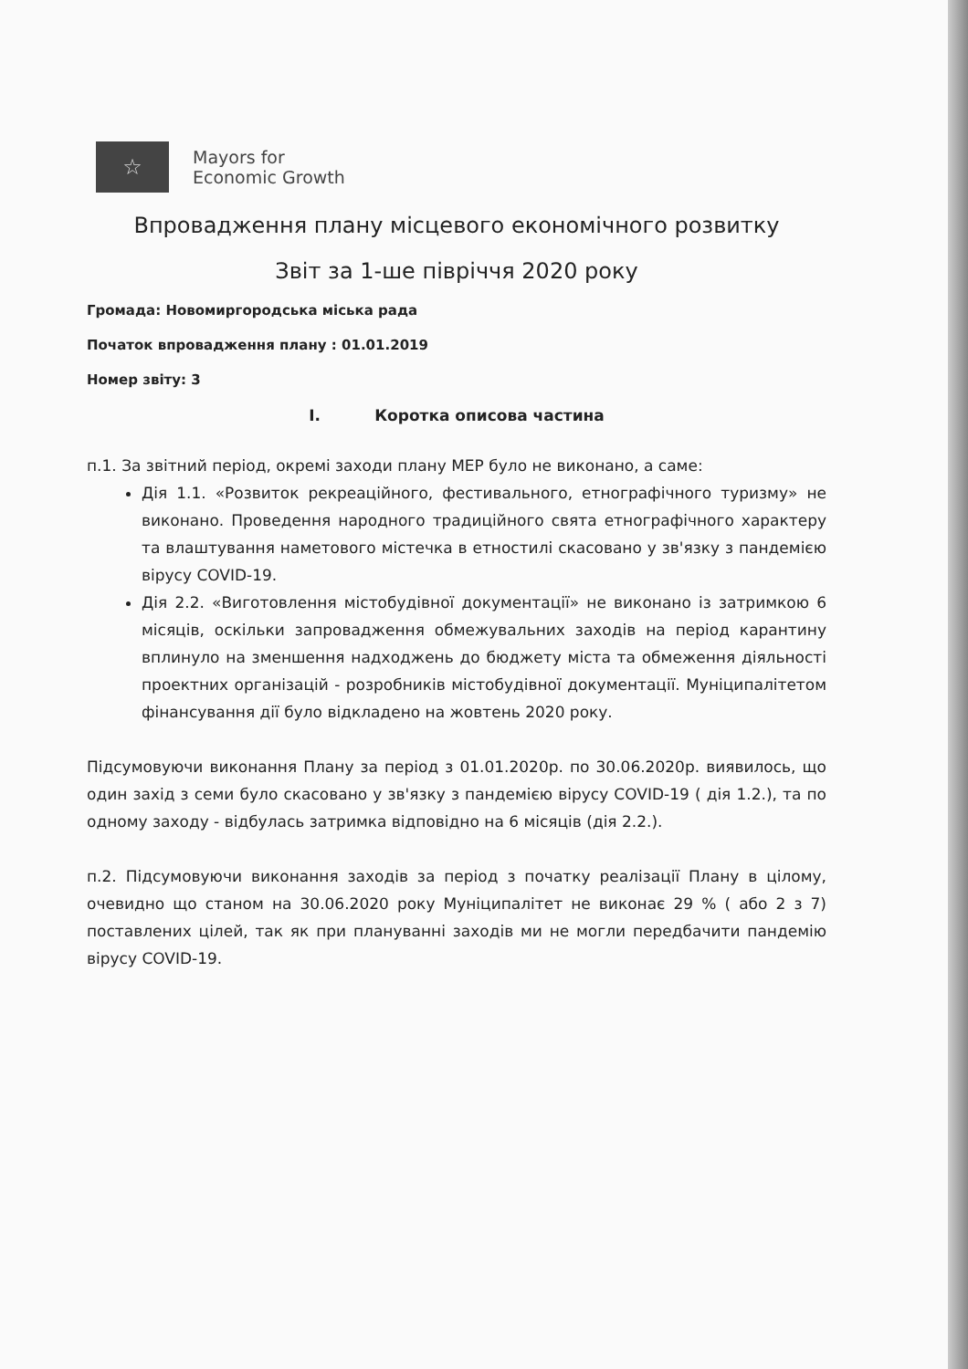☆
Mayors for
Economic Growth
Впровадження плану місцевого економічного розвитку
Звіт за 1-ше півріччя 2020 року
Громада: Новомиргородська міська рада
Початок впровадження плану : 01.01.2019
Номер звіту: 3
I. Коротка описова частина
п.1. За звітний період, окремі заходи плану МЕР було не виконано, а саме:
Дія 1.1. «Розвиток рекреаційного, фестивального, етнографічного туризму» не виконано. Проведення народного традиційного свята етнографічного характеру та влаштування наметового містечка в етностилі скасовано у зв'язку з пандемією вірусу COVID-19.
Дія 2.2. «Виготовлення містобудівної документації» не виконано із затримкою 6 місяців, оскільки запровадження обмежувальних заходів на період карантину вплинуло на зменшення надходжень до бюджету міста та обмеження діяльності проектних організацій - розробників містобудівної документації. Муніципалітетом фінансування дії було відкладено на жовтень 2020 року.
Підсумовуючи виконання Плану за період з 01.01.2020р. по 30.06.2020р. виявилось, що один захід з семи було скасовано у зв'язку з пандемією вірусу COVID-19 ( дія 1.2.), та по одному заходу - відбулась затримка відповідно на 6 місяців (дія 2.2.).
п.2. Підсумовуючи виконання заходів за період з початку реалізації Плану в цілому, очевидно що станом на 30.06.2020 року Муніципалітет не виконає 29 % ( або 2 з 7) поставлених цілей, так як при плануванні заходів ми не могли передбачити пандемію вірусу COVID-19.